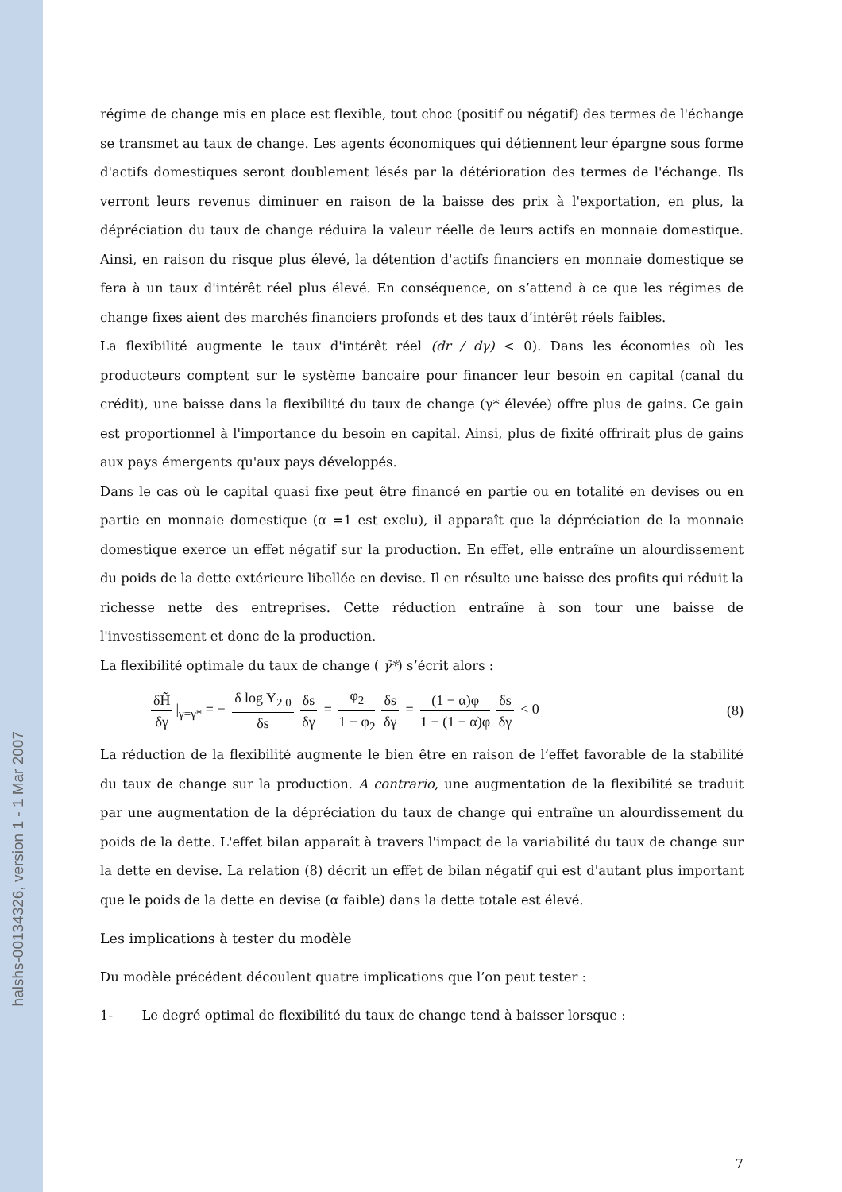halshs-00134326, version 1 - 1 Mar 2007
régime de change mis en place est flexible, tout choc (positif ou négatif) des termes de l'échange se transmet au taux de change. Les agents économiques qui détiennent leur épargne sous forme d'actifs domestiques seront doublement lésés par la détérioration des termes de l'échange. Ils verront leurs revenus diminuer en raison de la baisse des prix à l'exportation, en plus, la dépréciation du taux de change réduira la valeur réelle de leurs actifs en monnaie domestique. Ainsi, en raison du risque plus élevé, la détention d'actifs financiers en monnaie domestique se fera à un taux d'intérêt réel plus élevé. En conséquence, on s’attend à ce que les régimes de change fixes aient des marchés financiers profonds et des taux d’intérêt réels faibles.
La flexibilité augmente le taux d'intérêt réel (dr / dγ) < 0). Dans les économies où les producteurs comptent sur le système bancaire pour financer leur besoin en capital (canal du crédit), une baisse dans la flexibilité du taux de change (γ* élevée) offre plus de gains. Ce gain est proportionnel à l'importance du besoin en capital. Ainsi, plus de fixité offrirait plus de gains aux pays émergents qu'aux pays développés.
Dans le cas où le capital quasi fixe peut être financé en partie ou en totalité en devises ou en partie en monnaie domestique (α =1 est exclu), il apparaît que la dépréciation de la monnaie domestique exerce un effet négatif sur la production. En effet, elle entraîne un alourdissement du poids de la dette extérieure libellée en devise. Il en résulte une baisse des profits qui réduit la richesse nette des entreprises. Cette réduction entraîne à son tour une baisse de l'investissement et donc de la production.
La flexibilité optimale du taux de change ( γ̃*) s’écrit alors :
δH̃ δγ |<sub>γ=γ*</sub> = − δ log Y<sub>2.0</sub> δs δs δγ = φ<sub>2</sub> 1 − φ<sub>2</sub> δs δγ = (1 − α)φ 1 − (1 − α)φ δs δγ < 0
(8)
La réduction de la flexibilité augmente le bien être en raison de l’effet favorable de la stabilité du taux de change sur la production. A contrario, une augmentation de la flexibilité se traduit par une augmentation de la dépréciation du taux de change qui entraîne un alourdissement du poids de la dette. L'effet bilan apparaît à travers l'impact de la variabilité du taux de change sur la dette en devise. La relation (8) décrit un effet de bilan négatif qui est d'autant plus important que le poids de la dette en devise (α faible) dans la dette totale est élevé.
Les implications à tester du modèle
Du modèle précédent découlent quatre implications que l’on peut tester :
1- Le degré optimal de flexibilité du taux de change tend à baisser lorsque :
7